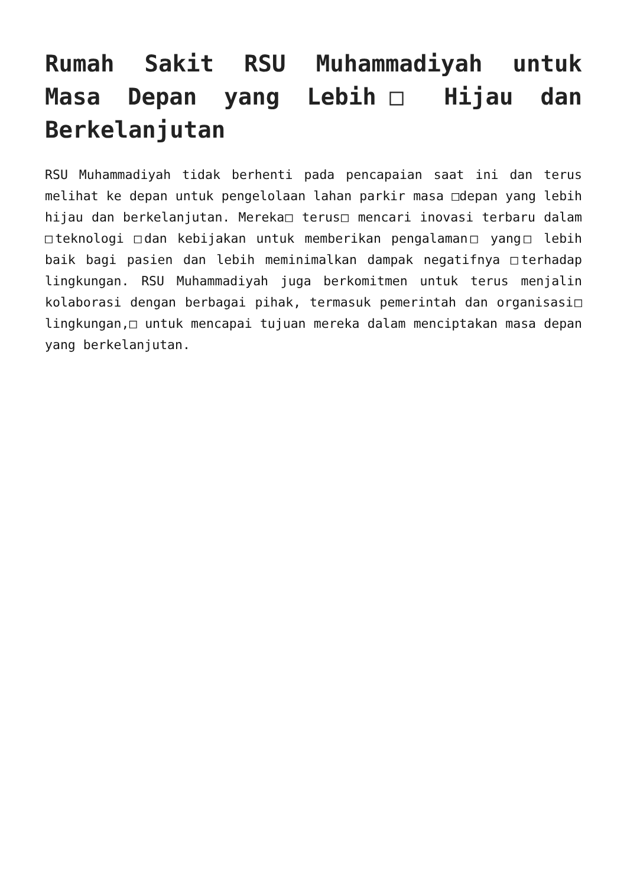Rumah Sakit RSU Muhammadiyah untuk Masa Depan yang Lebih□ Hijau dan Berkelanjutan
RSU Muhammadiyah tidak berhenti pada pencapaian saat ini dan terus melihat ke depan untuk pengelolaan lahan parkir masa □depan yang lebih hijau dan berkelanjutan. Mereka□ terus□ mencari inovasi terbaru dalam □teknologi □dan kebijakan untuk memberikan pengalaman□ yang□ lebih baik bagi pasien dan lebih meminimalkan dampak negatifnya □terhadap lingkungan. RSU Muhammadiyah juga berkomitmen untuk terus menjalin kolaborasi dengan berbagai pihak, termasuk pemerintah dan organisasi□ lingkungan,□ untuk mencapai tujuan mereka dalam menciptakan masa depan yang berkelanjutan.